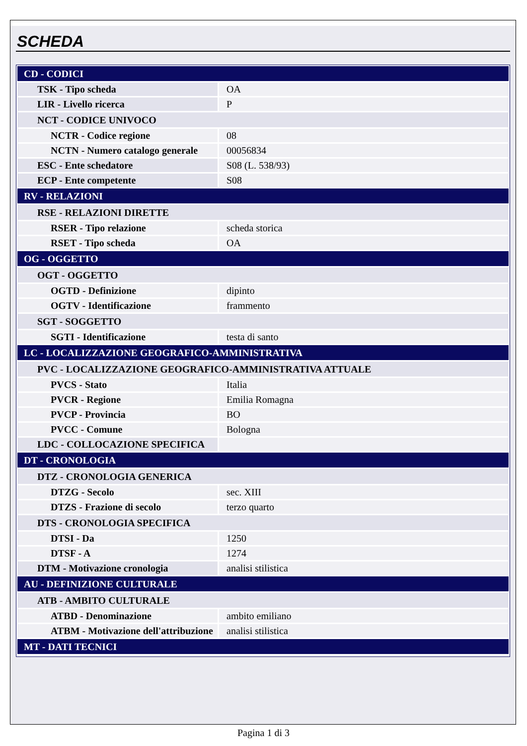SCHEDA
| CD - CODICI | |
| TSK - Tipo scheda | OA |
| LIR - Livello ricerca | P |
| NCT - CODICE UNIVOCO | |
| NCTR - Codice regione | 08 |
| NCTN - Numero catalogo generale | 00056834 |
| ESC - Ente schedatore | S08 (L. 538/93) |
| ECP - Ente competente | S08 |
| RV - RELAZIONI | |
| RSE - RELAZIONI DIRETTE | |
| RSER - Tipo relazione | scheda storica |
| RSET - Tipo scheda | OA |
| OG - OGGETTO | |
| OGT - OGGETTO | |
| OGTD - Definizione | dipinto |
| OGTV - Identificazione | frammento |
| SGT - SOGGETTO | |
| SGTI - Identificazione | testa di santo |
| LC - LOCALIZZAZIONE GEOGRAFICO-AMMINISTRATIVA | |
| PVC - LOCALIZZAZIONE GEOGRAFICO-AMMINISTRATIVA ATTUALE | |
| PVCS - Stato | Italia |
| PVCR - Regione | Emilia Romagna |
| PVCP - Provincia | BO |
| PVCC - Comune | Bologna |
| LDC - COLLOCAZIONE SPECIFICA | |
| DT - CRONOLOGIA | |
| DTZ - CRONOLOGIA GENERICA | |
| DTZG - Secolo | sec. XIII |
| DTZS - Frazione di secolo | terzo quarto |
| DTS - CRONOLOGIA SPECIFICA | |
| DTSI - Da | 1250 |
| DTSF - A | 1274 |
| DTM - Motivazione cronologia | analisi stilistica |
| AU - DEFINIZIONE CULTURALE | |
| ATB - AMBITO CULTURALE | |
| ATBD - Denominazione | ambito emiliano |
| ATBM - Motivazione dell'attribuzione | analisi stilistica |
| MT - DATI TECNICI | |
Pagina 1 di 3